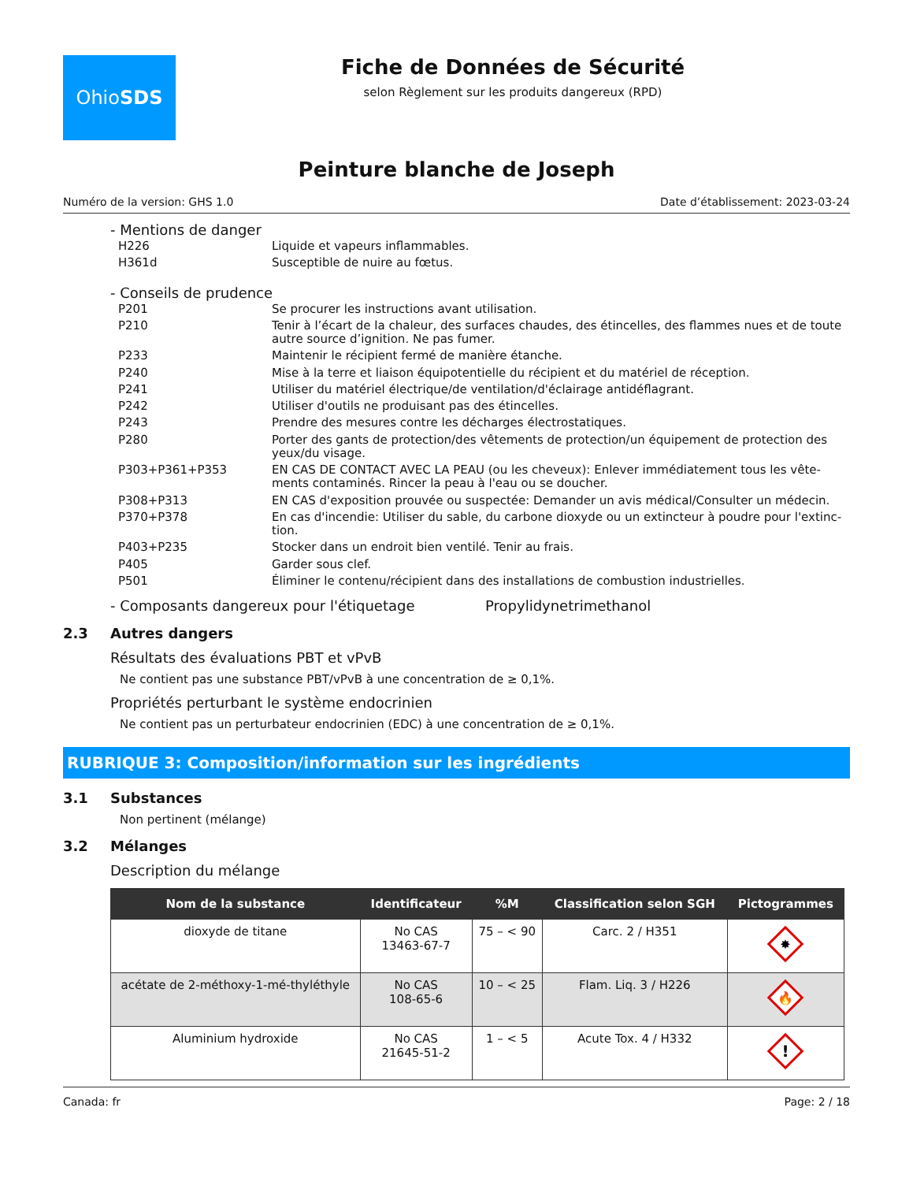Ohio SDS
Fiche de Données de Sécurité
selon Règlement sur les produits dangereux (RPD)
Peinture blanche de Joseph
Numéro de la version: GHS 1.0 Date d’établissement: 2023-03-24
- Mentions de danger
| H226 | Liquide et vapeurs inflammables. |
| H361d | Susceptible de nuire au fœtus. |
- Conseils de prudence
| P201 | Se procurer les instructions avant utilisation. |
| P210 | Tenir à l’écart de la chaleur, des surfaces chaudes, des étincelles, des flammes nues et de toute autre source d’ignition. Ne pas fumer. |
| P233 | Maintenir le récipient fermé de manière étanche. |
| P240 | Mise à la terre et liaison équipotentielle du récipient et du matériel de réception. |
| P241 | Utiliser du matériel électrique/de ventilation/d'éclairage antidéflagrant. |
| P242 | Utiliser d'outils ne produisant pas des étincelles. |
| P243 | Prendre des mesures contre les décharges électrostatiques. |
| P280 | Porter des gants de protection/des vêtements de protection/un équipement de protection des yeux/du visage. |
| P303+P361+P353 | EN CAS DE CONTACT AVEC LA PEAU (ou les cheveux): Enlever immédiatement tous les vête-ments contaminés. Rincer la peau à l'eau ou se doucher. |
| P308+P313 | EN CAS d'exposition prouvée ou suspectée: Demander un avis médical/Consulter un médecin. |
| P370+P378 | En cas d'incendie: Utiliser du sable, du carbone dioxyde ou un extincteur à poudre pour l'extinc-tion. |
| P403+P235 | Stocker dans un endroit bien ventilé. Tenir au frais. |
| P405 | Garder sous clef. |
| P501 | Éliminer le contenu/récipient dans des installations de combustion industrielles. |
- Composants dangereux pour l'étiquetage Propylidynetrimethanol
2.3 Autres dangers
Résultats des évaluations PBT et vPvB
Ne contient pas une substance PBT/vPvB à une concentration de ≥ 0,1%.
Propriétés perturbant le système endocrinien
Ne contient pas un perturbateur endocrinien (EDC) à une concentration de ≥ 0,1%.
RUBRIQUE 3: Composition/information sur les ingrédients
3.1 Substances
Non pertinent (mélange)
3.2 Mélanges
Description du mélange
| Nom de la substance | Identificateur | %M | Classification selon SGH | Pictogrammes |
| --- | --- | --- | --- | --- |
| dioxyde de titane | No CAS 13463-67-7 | 75 – < 90 | Carc. 2 / H351 | ✸ |
| acétate de 2-méthoxy-1-mé-thyléthyle | No CAS 108-65-6 | 10 – < 25 | Flam. Liq. 3 / H226 | 🔥 |
| Aluminium hydroxide | No CAS 21645-51-2 | 1 – < 5 | Acute Tox. 4 / H332 | ! |
Canada: fr Page: 2 / 18